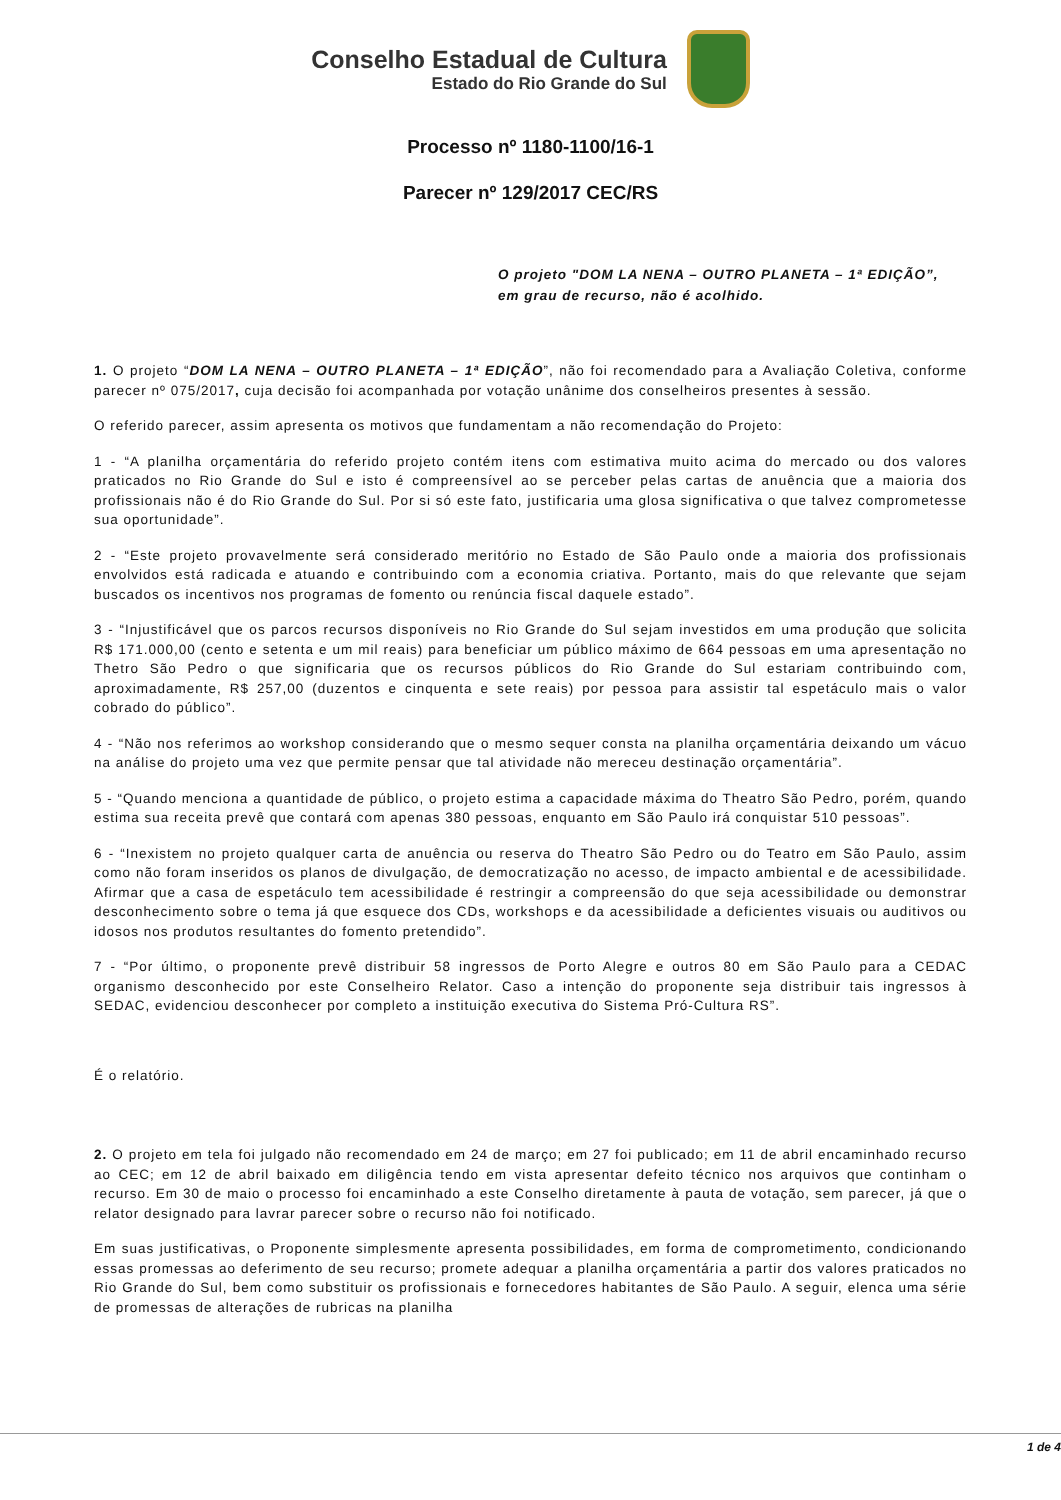Conselho Estadual de Cultura
Estado do Rio Grande do Sul
Processo nº 1180-1100/16-1
Parecer nº 129/2017 CEC/RS
O projeto "DOM LA NENA – OUTRO PLANETA – 1ª EDIÇÃO”, em grau de recurso, não é acolhido.
1. O projeto “DOM LA NENA – OUTRO PLANETA – 1ª EDIÇÃO”, não foi recomendado para a Avaliação Coletiva, conforme parecer nº 075/2017, cuja decisão foi acompanhada por votação unânime dos conselheiros presentes à sessão.
O referido parecer, assim apresenta os motivos que fundamentam a não recomendação do Projeto:
1 - “A planilha orçamentária do referido projeto contém itens com estimativa muito acima do mercado ou dos valores praticados no Rio Grande do Sul e isto é compreensível ao se perceber pelas cartas de anuência que a maioria dos profissionais não é do Rio Grande do Sul. Por si só este fato, justificaria uma glosa significativa o que talvez comprometesse sua oportunidade”.
2 - “Este projeto provavelmente será considerado meritório no Estado de São Paulo onde a maioria dos profissionais envolvidos está radicada e atuando e contribuindo com a economia criativa. Portanto, mais do que relevante que sejam buscados os incentivos nos programas de fomento ou renúncia fiscal daquele estado”.
3 - “Injustificável que os parcos recursos disponíveis no Rio Grande do Sul sejam investidos em uma produção que solicita R$ 171.000,00 (cento e setenta e um mil reais) para beneficiar um público máximo de 664 pessoas em uma apresentação no Thetro São Pedro o que significaria que os recursos públicos do Rio Grande do Sul estariam contribuindo com, aproximadamente, R$ 257,00 (duzentos e cinquenta e sete reais) por pessoa para assistir tal espetáculo mais o valor cobrado do público”.
4 - “Não nos referimos ao workshop considerando que o mesmo sequer consta na planilha orçamentária deixando um vácuo na análise do projeto uma vez que permite pensar que tal atividade não mereceu destinação orçamentária”.
5 - “Quando menciona a quantidade de público, o projeto estima a capacidade máxima do Theatro São Pedro, porém, quando estima sua receita prevê que contará com apenas 380 pessoas, enquanto em São Paulo irá conquistar 510 pessoas”.
6 - “Inexistem no projeto qualquer carta de anuência ou reserva do Theatro São Pedro ou do Teatro em São Paulo, assim como não foram inseridos os planos de divulgação, de democratização no acesso, de impacto ambiental e de acessibilidade. Afirmar que a casa de espetáculo tem acessibilidade é restringir a compreensão do que seja acessibilidade ou demonstrar desconhecimento sobre o tema já que esquece dos CDs, workshops e da acessibilidade a deficientes visuais ou auditivos ou idosos nos produtos resultantes do fomento pretendido”.
7 - “Por último, o proponente prevê distribuir 58 ingressos de Porto Alegre e outros 80 em São Paulo para a CEDAC organismo desconhecido por este Conselheiro Relator. Caso a intenção do proponente seja distribuir tais ingressos à SEDAC, evidenciou desconhecer por completo a instituição executiva do Sistema Pró-Cultura RS”.
É o relatório.
2. O projeto em tela foi julgado não recomendado em 24 de março; em 27 foi publicado; em 11 de abril encaminhado recurso ao CEC; em 12 de abril baixado em diligência tendo em vista apresentar defeito técnico nos arquivos que continham o recurso. Em 30 de maio o processo foi encaminhado a este Conselho diretamente à pauta de votação, sem parecer, já que o relator designado para lavrar parecer sobre o recurso não foi notificado.
Em suas justificativas, o Proponente simplesmente apresenta possibilidades, em forma de comprometimento, condicionando essas promessas ao deferimento de seu recurso; promete adequar a planilha orçamentária a partir dos valores praticados no Rio Grande do Sul, bem como substituir os profissionais e fornecedores habitantes de São Paulo. A seguir, elenca uma série de promessas de alterações de rubricas na planilha
1 de 4